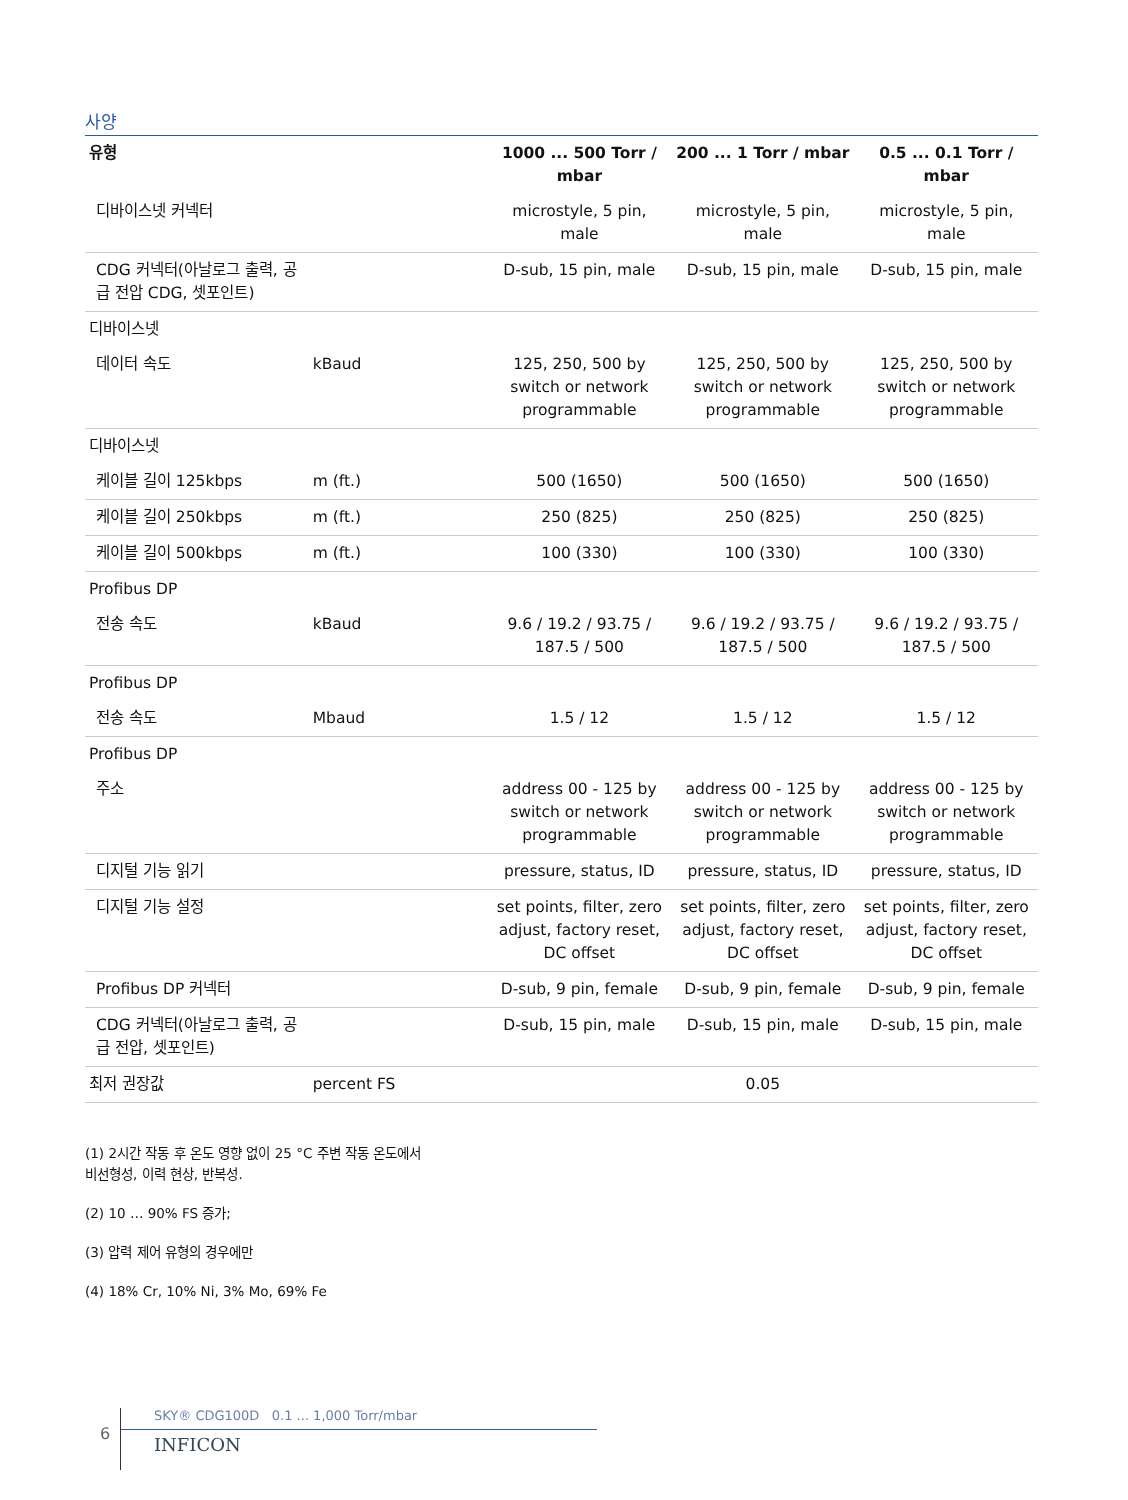사양
| 유형 | | 1000 ... 500 Torr / mbar | 200 ... 1 Torr / mbar | 0.5 ... 0.1 Torr / mbar |
| --- | --- | --- | --- | --- |
| 디바이스넷 커넥터 | | microstyle, 5 pin, male | microstyle, 5 pin, male | microstyle, 5 pin, male |
| CDG 커넥터(아날로그 출력, 공급 전압 CDG, 셋포인트) | | D-sub, 15 pin, male | D-sub, 15 pin, male | D-sub, 15 pin, male |
| 디바이스넷 | | | | |
| 데이터 속도 | kBaud | 125, 250, 500 by switch or network programmable | 125, 250, 500 by switch or network programmable | 125, 250, 500 by switch or network programmable |
| 디바이스넷 | | | | |
| 케이블 길이 125kbps | m (ft.) | 500 (1650) | 500 (1650) | 500 (1650) |
| 케이블 길이 250kbps | m (ft.) | 250 (825) | 250 (825) | 250 (825) |
| 케이블 길이 500kbps | m (ft.) | 100 (330) | 100 (330) | 100 (330) |
| Profibus DP | | | | |
| 전송 속도 | kBaud | 9.6 / 19.2 / 93.75 / 187.5 / 500 | 9.6 / 19.2 / 93.75 / 187.5 / 500 | 9.6 / 19.2 / 93.75 / 187.5 / 500 |
| Profibus DP | | | | |
| 전송 속도 | Mbaud | 1.5 / 12 | 1.5 / 12 | 1.5 / 12 |
| Profibus DP | | | | |
| 주소 | | address 00 - 125 by switch or network programmable | address 00 - 125 by switch or network programmable | address 00 - 125 by switch or network programmable |
| 디지털 기능 읽기 | | pressure, status, ID | pressure, status, ID | pressure, status, ID |
| 디지털 기능 설정 | | set points, filter, zero adjust, factory reset, DC offset | set points, filter, zero adjust, factory reset, DC offset | set points, filter, zero adjust, factory reset, DC offset |
| Profibus DP 커넥터 | | D-sub, 9 pin, female | D-sub, 9 pin, female | D-sub, 9 pin, female |
| CDG 커넥터(아날로그 출력, 공급 전압, 셋포인트) | | D-sub, 15 pin, male | D-sub, 15 pin, male | D-sub, 15 pin, male |
| 최저 권장값 | percent FS | 0.05 | | |
(1) 2시간 작동 후 온도 영향 없이 25 °C 주변 작동 온도에서
비선형성, 이력 현상, 반복성.
(2) 10 … 90% FS 증가;
(3) 압력 제어 유형의 경우에만
(4) 18% Cr, 10% Ni, 3% Mo, 69% Fe
6
SKY® CDG100D 0.1 ... 1,000 Torr/mbar
INFICON